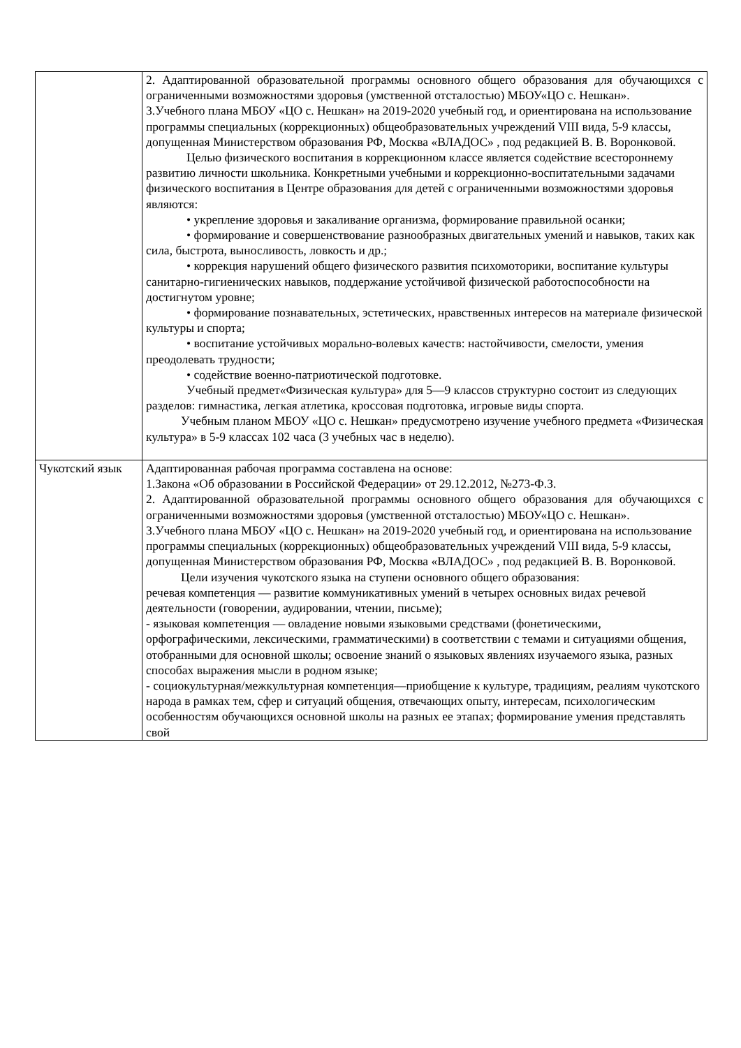| | 2. Адаптированной образовательной программы основного общего образования для обучающихся с ограниченными возможностями здоровья (умственной отсталостью) МБОУ«ЦО с. Нешкан». 3.Учебного плана МБОУ «ЦО с. Нешкан» на 2019-2020 учебный год, и ориентирована на использование программы специальных (коррекционных) общеобразовательных учреждений VIII вида, 5-9 классы, допущенная Министерством образования РФ, Москва «ВЛАДОС» , под редакцией В. В. Воронковой. Целью физического воспитания в коррекционном классе является содействие всестороннему развитию личности школьника. Конкретными учебными и коррекционно-воспитательными задачами физического воспитания в Центре образования для детей с ограниченными возможностями здоровья являются: • укрепление здоровья и закаливание организма, формирование правильной осанки; • формирование и совершенствование разнообразных двигательных умений и навыков, таких как сила, быстрота, выносливость, ловкость и др.; • коррекция нарушений общего физического развития психомоторики, воспитание культуры санитарно-гигиенических навыков, поддержание устойчивой физической работоспособности на достигнутом уровне; • формирование познавательных, эстетических, нравственных интересов на материале физической культуры и спорта; • воспитание устойчивых морально-волевых качеств: настойчивости, смелости, умения преодолевать трудности; • содействие военно-патриотической подготовке. Учебный предмет«Физическая культура» для 5—9 классов структурно состоит из следующих разделов: гимнастика, легкая атлетика, кроссовая подготовка, игровые виды спорта. Учебным планом МБОУ «ЦО с. Нешкан» предусмотрено изучение учебного предмета «Физическая культура» в 5-9 классах 102 часа (3 учебных час в неделю). |
| Чукотский язык | Адаптированная рабочая программа составлена на основе: 1.Закона «Об образовании в Российской Федерации» от 29.12.2012, №273-Ф.З. 2. Адаптированной образовательной программы основного общего образования для обучающихся с ограниченными возможностями здоровья (умственной отсталостью) МБОУ«ЦО с. Нешкан». 3.Учебного плана МБОУ «ЦО с. Нешкан» на 2019-2020 учебный год, и ориентирована на использование программы специальных (коррекционных) общеобразовательных учреждений VIII вида, 5-9 классы, допущенная Министерством образования РФ, Москва «ВЛАДОС» , под редакцией В. В. Воронковой. Цели изучения чукотского языка на ступени основного общего образования: речевая компетенция — развитие коммуникативных умений в четырех основных видах речевой деятельности (говорении, аудировании, чтении, письме); - языковая компетенция — овладение новыми языковыми средствами (фонетическими, орфографическими, лексическими, грамматическими) в соответствии с темами и ситуациями общения, отобранными для основной школы; освоение знаний о языковых явлениях изучаемого языка, разных способах выражения мысли в родном языке; - социокультурная/межкультурная компетенция—приобщение к культуре, традициям, реалиям чукотского народа в рамках тем, сфер и ситуаций общения, отвечающих опыту, интересам, психологическим особенностям обучающихся основной школы на разных ее этапах; формирование умения представлять свой |